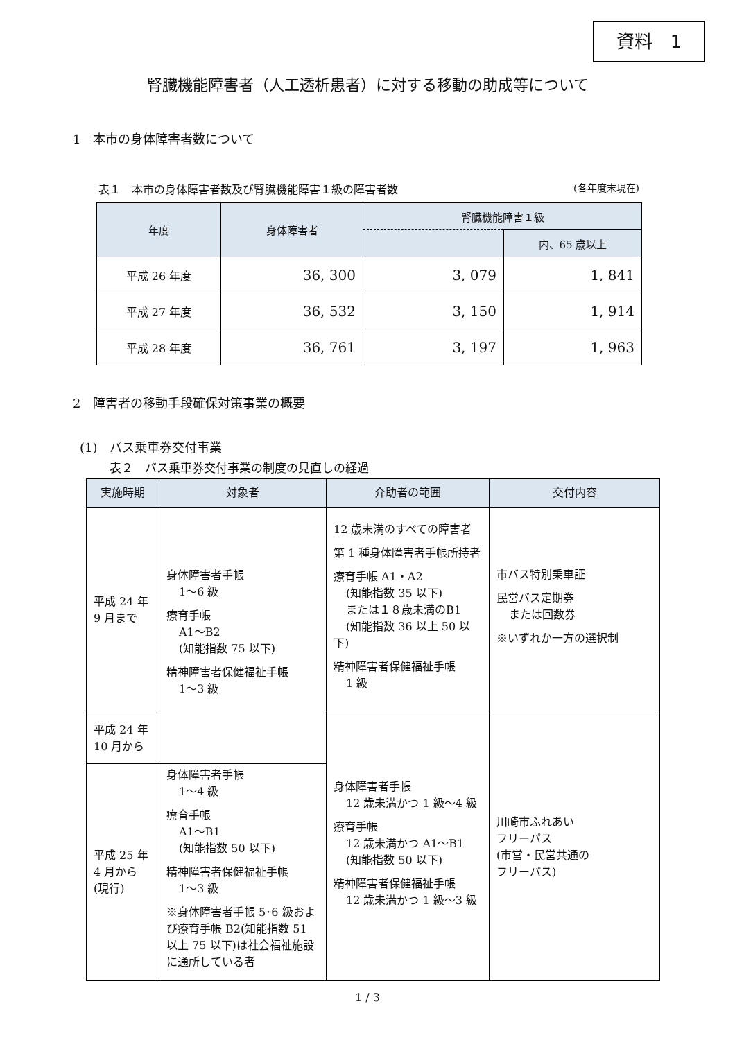資料　1
腎臓機能障害者（人工透析患者）に対する移動の助成等について
1　本市の身体障害者数について
表１　本市の身体障害者数及び腎臓機能障害１級の障害者数 (各年度末現在)
| 年度 | 身体障害者 | 腎臓機能障害１級 | |
| --- | --- | --- | --- |
| | | | 内、65 歳以上 |
| 平成 26 年度 | 36, 300 | 3, 079 | 1, 841 |
| 平成 27 年度 | 36, 532 | 3, 150 | 1, 914 |
| 平成 28 年度 | 36, 761 | 3, 197 | 1, 963 |
2　障害者の移動手段確保対策事業の概要
(1)　バス乗車券交付事業
表２　バス乗車券交付事業の制度の見直しの経過
| 実施時期 | 対象者 | 介助者の範囲 | 交付内容 |
| --- | --- | --- | --- |
| 平成 24 年 9 月まで | 身体障害者手帳 1～6 級 療育手帳 A1～B2 (知能指数 75 以下) 精神障害者保健福祉手帳 1～3 級 | 12 歳未満のすべての障害者 第 1 種身体障害者手帳所持者 療育手帳 A1・A2 (知能指数 35 以下) または１８歳未満のB1 (知能指数 36 以上 50 以下) 精神障害者保健福祉手帳 1 級 | 市バス特別乗車証 民営バス定期券 または回数券 ※いずれか一方の選択制 |
| 平成 24 年 10 月から | | 身体障害者手帳 12 歳未満かつ 1 級～4 級 療育手帳 12 歳未満かつ A1～B1 (知能指数 50 以下) 精神障害者保健福祉手帳 12 歳未満かつ 1 級～3 級 | 川崎市ふれあい フリーパス (市営・民営共通の フリーパス) |
| 平成 25 年 4 月から (現行) | 身体障害者手帳 1～4 級 療育手帳 A1～B1 (知能指数 50 以下) 精神障害者保健福祉手帳 1～3 級 ※身体障害者手帳 5･6 級および療育手帳 B2(知能指数 51 以上 75 以下)は社会福祉施設に通所している者 | | |
1 / 3